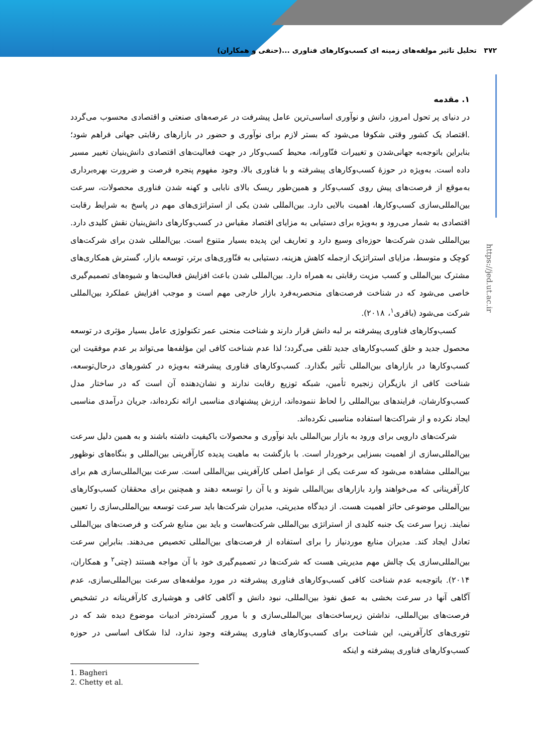۳۷۲ تحلیل تاثیر مولفه‌های زمینه ای کسب‌وکارهای فناوری ...(حنفی و همکاران)
https://jed.ut.ac.ir
۱. مقدمه
در دنیای پر تحول امروز، دانش و نوآوری اساسی‌ترین عامل پیشرفت در عرصه‌های صنعتی و اقتصادی محسوب می‌گردد .اقتصاد یک کشور وقتی شکوفا می‌شود که بستر لازم برای نوآوری و حضور در بازارهای رقابتی جهانی فراهم شود؛ بنابراین باتوجه‌به جهانی‌شدن و تغییرات فنّاورانه، محیط کسب‌وکار در جهت فعالیت‌های اقتصادی دانش‌بنیان تغییر مسیر داده است. به‌ویژه در حوزهٔ کسب‌وکارهای پیشرفته و با فناوری بالا، وجود مفهوم پنجره فرصت و ضرورت بهره‌برداری به‌موقع از فرصت‌های پیش روی کسب‌وکار و همین‌طور ریسک بالای نابابی و کهنه شدن فناوری محصولات، سرعت بین‌المللی‌سازی کسب‌وکارها، اهمیت بالایی دارد. بین‌المللی شدن یکی از استراتژی‌های مهم در پاسخ به شرایط رقابت اقتصادی به شمار می‌رود و به‌ویژه برای دستیابی به مزایای اقتصاد مقیاس در کسب‌وکارهای دانش‌بنیان نقش کلیدی دارد. بین‌المللی شدن شرکت‌ها حوزه‌ای وسیع دارد و تعاریف این پدیده بسیار متنوع است. بین‌المللی شدن برای شرکت‌های کوچک و متوسط، مزایای استراتژیک ازجمله کاهش هزینه، دستیابی به فنّاوری‌های برتر، توسعه بازار، گسترش همکاری‌های مشترک بین‌المللی و کسب مزیت رقابتی به همراه دارد. بین‌المللی شدن باعث افزایش فعالیت‌ها و شیوه‌های تصمیم‌گیری خاصی می‌شود که در شناخت فرصت‌های منحصربه‌فرد بازار خارجی مهم است و موجب افزایش عملکرد بین‌المللی شرکت می‌شود (باقری<sup>۱</sup>، ۲۰۱۸).
کسب‌وکارهای فناوری پیشرفته بر لبه دانش قرار دارند و شناخت منحنی عمر تکنولوژی عامل بسیار مؤثری در توسعه محصول جدید و خلق کسب‌وکارهای جدید تلقی می‌گردد؛ لذا عدم شناخت کافی این مؤلفه‌ها می‌تواند بر عدم موفقیت این کسب‌وکارها در بازارهای بین‌المللی تأثیر بگذارد. کسب‌وکارهای فناوری پیشرفته به‌ویژه در کشورهای درحال‌توسعه، شناخت کافی از بازیگران زنجیره تأمین، شبکه توزیع رقابت ندارند و نشان‌دهنده آن است که در ساختار مدل کسب‌وکارشان، فرایندهای بین‌المللی را لحاظ ننموده‌اند، ارزش پیشنهادی مناسبی ارائه نکرده‌اند، جریان درآمدی مناسبی ایجاد نکرده و از شراکت‌ها استفاده مناسبی نکرده‌اند.
شرکت‌های دارویی برای ورود به بازار بین‌المللی باید نوآوری و محصولات باکیفیت داشته باشند و به همین دلیل سرعت بین‌المللی‌سازی از اهمیت بسزایی برخوردار است. با بازگشت به ماهیت پدیده کارآفرینی بین‌المللی و بنگاه‌های نوظهور بین‌المللی مشاهده می‌شود که سرعت یکی از عوامل اصلی کارآفرینی بین‌المللی است. سرعت بین‌المللی‌سازی هم برای کارآفرینانی که می‌خواهند وارد بازارهای بین‌المللی شوند و یا آن را توسعه دهند و همچنین برای محققان کسب‌وکارهای بین‌المللی موضوعی حائز اهمیت هست. از دیدگاه مدیریتی، مدیران شرکت‌ها باید سرعت توسعه بین‌المللی‌سازی را تعیین نمایند. زیرا سرعت یک جنبه کلیدی از استراتژی بین‌المللی شرکت‌هاست و باید بین منابع شرکت و فرصت‌های بین‌المللی تعادل ایجاد کند. مدیران منابع موردنیاز را برای استفاده از فرصت‌های بین‌المللی تخصیص می‌دهند. بنابراین سرعت بین‌المللی‌سازی یک چالش مهم مدیریتی هست که شرکت‌ها در تصمیم‌گیری خود با آن مواجه هستند (چتی<sup>۲</sup> و همکاران، ۲۰۱۴). باتوجه‌به عدم شناخت کافی کسب‌وکارهای فناوری پیشرفته در مورد مولفه‌های سرعت بین‌المللی‌سازی، عدم آگاهی آنها در سرعت بخشی به عمق نفوذ بین‌المللی، نبود دانش و آگاهی کافی و هوشیاری کارآفرینانه در تشخیص فرصت‌های بین‌المللی، نداشتن زیرساخت‌های بین‌المللی‌سازی و با مرور گسترده‌تر ادبیات موضوع دیده شد که در تئوری‌های کارآفرینی، این شناخت برای کسب‌وکارهای فناوری پیشرفته وجود ندارد، لذا شکاف اساسی در حوزه کسب‌وکارهای فناوری پیشرفته و اینکه
1. Bagheri
2. Chetty et al.